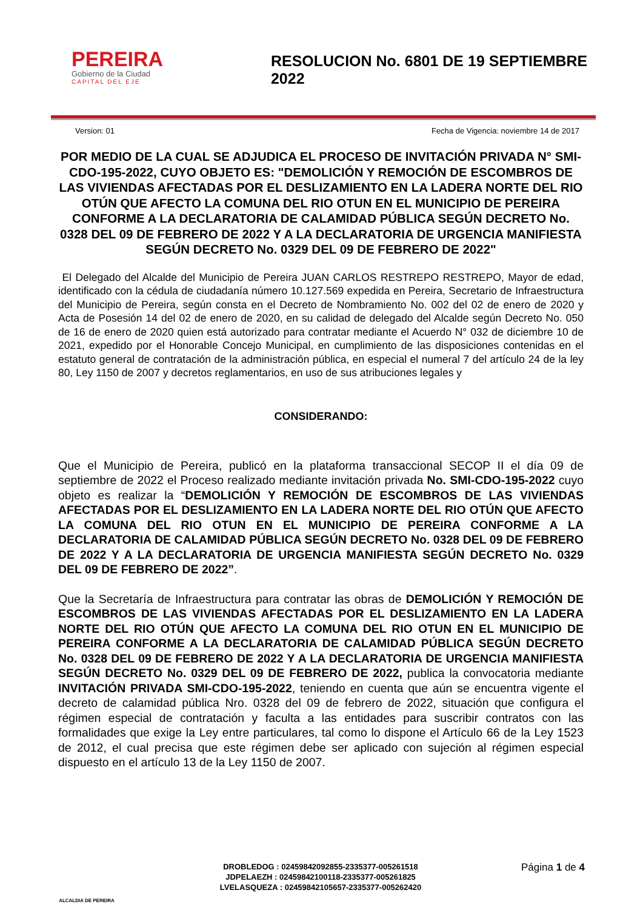PEREIRA
Gobierno de la Ciudad
CAPITAL DEL EJE
RESOLUCION No. 6801 DE 19 SEPTIEMBRE 2022
Version: 01 Fecha de Vigencia: noviembre 14 de 2017
POR MEDIO DE LA CUAL SE ADJUDICA EL PROCESO DE INVITACIÓN PRIVADA N° SMI- CDO-195-2022, CUYO OBJETO ES: "DEMOLICIÓN Y REMOCIÓN DE ESCOMBROS DE LAS VIVIENDAS AFECTADAS POR EL DESLIZAMIENTO EN LA LADERA NORTE DEL RIO OTÚN QUE AFECTO LA COMUNA DEL RIO OTUN EN EL MUNICIPIO DE PEREIRA CONFORME A LA DECLARATORIA DE CALAMIDAD PÚBLICA SEGÚN DECRETO No. 0328 DEL 09 DE FEBRERO DE 2022 Y A LA DECLARATORIA DE URGENCIA MANIFIESTA SEGÚN DECRETO No. 0329 DEL 09 DE FEBRERO DE 2022"
El Delegado del Alcalde del Municipio de Pereira JUAN CARLOS RESTREPO RESTREPO, Mayor de edad, identificado con la cédula de ciudadanía número 10.127.569 expedida en Pereira, Secretario de Infraestructura del Municipio de Pereira, según consta en el Decreto de Nombramiento No. 002 del 02 de enero de 2020 y Acta de Posesión 14 del 02 de enero de 2020, en su calidad de delegado del Alcalde según Decreto No. 050 de 16 de enero de 2020 quien está autorizado para contratar mediante el Acuerdo N° 032 de diciembre 10 de 2021, expedido por el Honorable Concejo Municipal, en cumplimiento de las disposiciones contenidas en el estatuto general de contratación de la administración pública, en especial el numeral 7 del artículo 24 de la ley 80, Ley 1150 de 2007 y decretos reglamentarios, en uso de sus atribuciones legales y
CONSIDERANDO:
Que el Municipio de Pereira, publicó en la plataforma transaccional SECOP II el día 09 de septiembre de 2022 el Proceso realizado mediante invitación privada No. SMI-CDO-195-2022 cuyo objeto es realizar la “DEMOLICIÓN Y REMOCIÓN DE ESCOMBROS DE LAS VIVIENDAS AFECTADAS POR EL DESLIZAMIENTO EN LA LADERA NORTE DEL RIO OTÚN QUE AFECTO LA COMUNA DEL RIO OTUN EN EL MUNICIPIO DE PEREIRA CONFORME A LA DECLARATORIA DE CALAMIDAD PÚBLICA SEGÚN DECRETO No. 0328 DEL 09 DE FEBRERO DE 2022 Y A LA DECLARATORIA DE URGENCIA MANIFIESTA SEGÚN DECRETO No. 0329 DEL 09 DE FEBRERO DE 2022”.
Que la Secretaría de Infraestructura para contratar las obras de DEMOLICIÓN Y REMOCIÓN DE ESCOMBROS DE LAS VIVIENDAS AFECTADAS POR EL DESLIZAMIENTO EN LA LADERA NORTE DEL RIO OTÚN QUE AFECTO LA COMUNA DEL RIO OTUN EN EL MUNICIPIO DE PEREIRA CONFORME A LA DECLARATORIA DE CALAMIDAD PÚBLICA SEGÚN DECRETO No. 0328 DEL 09 DE FEBRERO DE 2022 Y A LA DECLARATORIA DE URGENCIA MANIFIESTA SEGÚN DECRETO No. 0329 DEL 09 DE FEBRERO DE 2022, publica la convocatoria mediante INVITACIÓN PRIVADA SMI-CDO-195-2022, teniendo en cuenta que aún se encuentra vigente el decreto de calamidad pública Nro. 0328 del 09 de febrero de 2022, situación que configura el régimen especial de contratación y faculta a las entidades para suscribir contratos con las formalidades que exige la Ley entre particulares, tal como lo dispone el Artículo 66 de la Ley 1523 de 2012, el cual precisa que este régimen debe ser aplicado con sujeción al régimen especial dispuesto en el artículo 13 de la Ley 1150 de 2007.
ALCALDIA DE PEREIRA
DROBLEDOG : 02459842092855-2335377-005261518
JDPELAEZH : 02459842100118-2335377-005261825
LVELASQUEZA : 02459842105657-2335377-005262420
Página 1 de 4